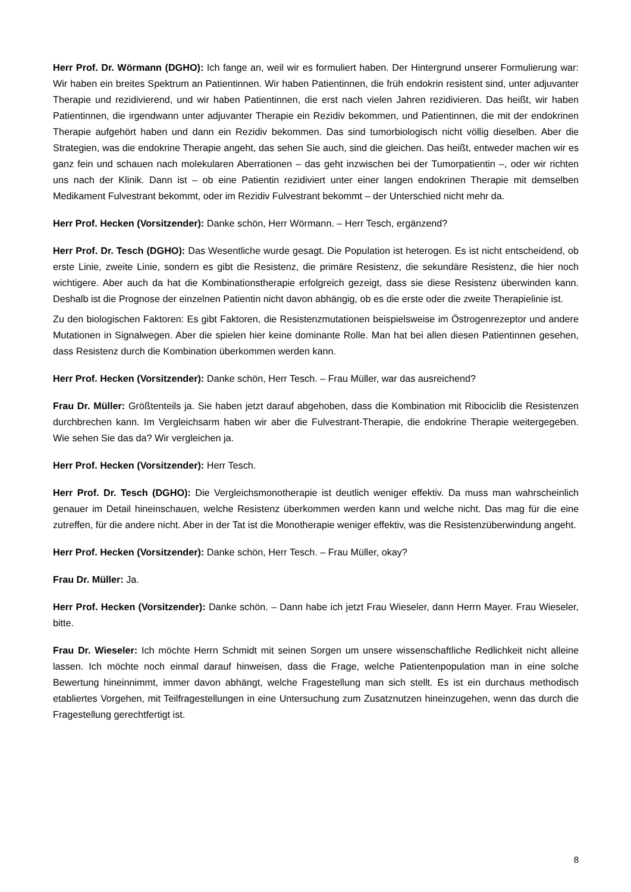Herr Prof. Dr. Wörmann (DGHO): Ich fange an, weil wir es formuliert haben. Der Hintergrund unserer Formulierung war: Wir haben ein breites Spektrum an Patientinnen. Wir haben Patientinnen, die früh endokrin resistent sind, unter adjuvanter Therapie und rezidivierend, und wir haben Patientinnen, die erst nach vielen Jahren rezidivieren. Das heißt, wir haben Patientinnen, die irgendwann unter adjuvan­ter Therapie ein Rezidiv bekommen, und Patientinnen, die mit der endokrinen Therapie aufgehört ha­ben und dann ein Rezidiv bekommen. Das sind tumorbiologisch nicht völlig dieselben. Aber die Strate­gien, was die endokrine Therapie angeht, das sehen Sie auch, sind die gleichen. Das heißt, entweder machen wir es ganz fein und schauen nach molekularen Aberrationen – das geht inzwischen bei der Tumorpatientin –, oder wir richten uns nach der Klinik. Dann ist – ob eine Patientin rezidiviert unter einer langen endokrinen Therapie mit demselben Medikament Fulvestrant bekommt, oder im Rezidiv Fulvestrant bekommt – der Unterschied nicht mehr da.
Herr Prof. Hecken (Vorsitzender): Danke schön, Herr Wörmann. – Herr Tesch, ergänzend?
Herr Prof. Dr. Tesch (DGHO): Das Wesentliche wurde gesagt. Die Population ist heterogen. Es ist nicht entscheidend, ob erste Linie, zweite Linie, sondern es gibt die Resistenz, die primäre Resistenz, die sekundäre Resistenz, die hier noch wichtigere. Aber auch da hat die Kombinationstherapie erfolg­reich gezeigt, dass sie diese Resistenz überwinden kann. Deshalb ist die Prognose der einzelnen Pa­tientin nicht davon abhängig, ob es die erste oder die zweite Therapielinie ist.
Zu den biologischen Faktoren: Es gibt Faktoren, die Resistenzmutationen beispielsweise im Östrogen­rezeptor und andere Mutationen in Signalwegen. Aber die spielen hier keine dominante Rolle. Man hat bei allen diesen Patientinnen gesehen, dass Resistenz durch die Kombination überkommen werden kann.
Herr Prof. Hecken (Vorsitzender): Danke schön, Herr Tesch. – Frau Müller, war das ausreichend?
Frau Dr. Müller: Größtenteils ja. Sie haben jetzt darauf abgehoben, dass die Kombination mit Riboci­clib die Resistenzen durchbrechen kann. Im Vergleichsarm haben wir aber die Fulvestrant-Therapie, die endokrine Therapie weitergegeben. Wie sehen Sie das da? Wir vergleichen ja.
Herr Prof. Hecken (Vorsitzender): Herr Tesch.
Herr Prof. Dr. Tesch (DGHO): Die Vergleichsmonotherapie ist deutlich weniger effektiv. Da muss man wahrscheinlich genauer im Detail hineinschauen, welche Resistenz überkommen werden kann und welche nicht. Das mag für die eine zutreffen, für die andere nicht. Aber in der Tat ist die Monotherapie weniger effektiv, was die Resistenzüberwindung angeht.
Herr Prof. Hecken (Vorsitzender): Danke schön, Herr Tesch. – Frau Müller, okay?
Frau Dr. Müller: Ja.
Herr Prof. Hecken (Vorsitzender): Danke schön. – Dann habe ich jetzt Frau Wieseler, dann Herrn Mayer. Frau Wieseler, bitte.
Frau Dr. Wieseler: Ich möchte Herrn Schmidt mit seinen Sorgen um unsere wissenschaftliche Red­lichkeit nicht alleine lassen. Ich möchte noch einmal darauf hinweisen, dass die Frage, welche Patien­tenpopulation man in eine solche Bewertung hineinnimmt, immer davon abhängt, welche Fragestellung man sich stellt. Es ist ein durchaus methodisch etabliertes Vorgehen, mit Teilfragestellungen in eine Untersuchung zum Zusatznutzen hineinzugehen, wenn das durch die Fragestellung gerechtfertigt ist.
8